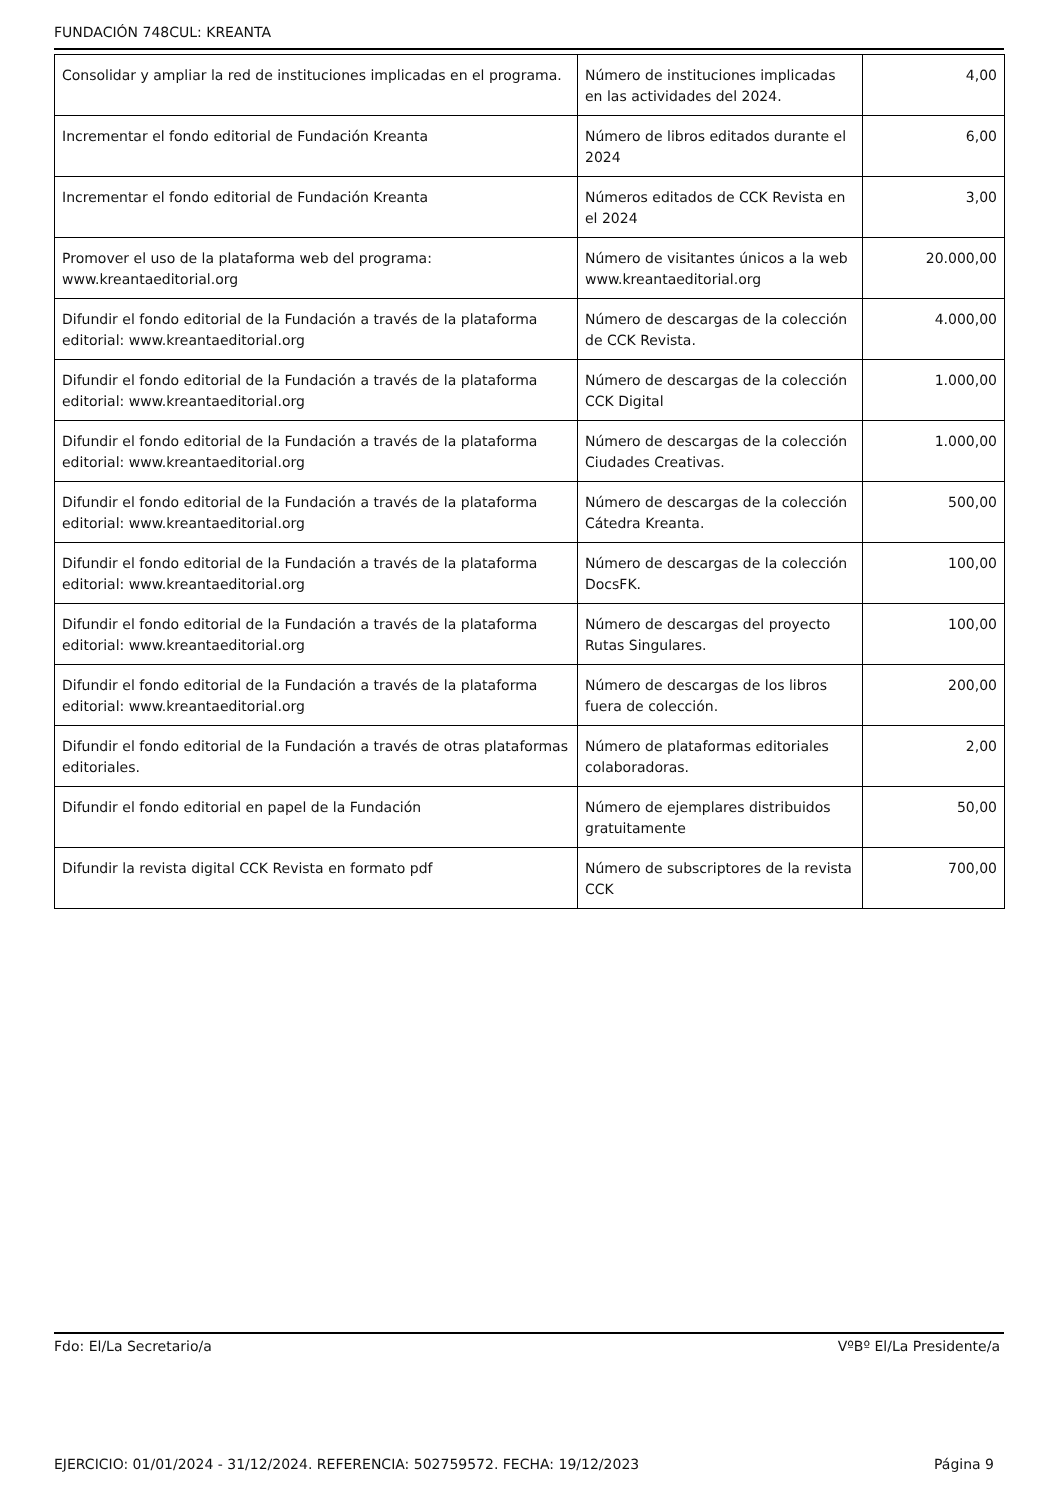FUNDACIÓN 748CUL: KREANTA
| Consolidar y ampliar la red de instituciones implicadas en el programa. | Número de instituciones implicadas en las actividades del 2024. | 4,00 |
| Incrementar el fondo editorial de Fundación Kreanta | Número de libros editados durante el 2024 | 6,00 |
| Incrementar el fondo editorial de Fundación Kreanta | Números editados de CCK Revista en el 2024 | 3,00 |
| Promover el uso de la plataforma web del programa: www.kreantaeditorial.org | Número de visitantes únicos a la web www.kreantaeditorial.org | 20.000,00 |
| Difundir el fondo editorial de la Fundación a través de la plataforma editorial: www.kreantaeditorial.org | Número de descargas de la colección de CCK Revista. | 4.000,00 |
| Difundir el fondo editorial de la Fundación a través de la plataforma editorial: www.kreantaeditorial.org | Número de descargas de la colección CCK Digital | 1.000,00 |
| Difundir el fondo editorial de la Fundación a través de la plataforma editorial: www.kreantaeditorial.org | Número de descargas de la colección Ciudades Creativas. | 1.000,00 |
| Difundir el fondo editorial de la Fundación a través de la plataforma editorial: www.kreantaeditorial.org | Número de descargas de la colección Cátedra Kreanta. | 500,00 |
| Difundir el fondo editorial de la Fundación a través de la plataforma editorial: www.kreantaeditorial.org | Número de descargas de la colección DocsFK. | 100,00 |
| Difundir el fondo editorial de la Fundación a través de la plataforma editorial: www.kreantaeditorial.org | Número de descargas del proyecto Rutas Singulares. | 100,00 |
| Difundir el fondo editorial de la Fundación a través de la plataforma editorial: www.kreantaeditorial.org | Número de descargas de los libros fuera de colección. | 200,00 |
| Difundir el fondo editorial de la Fundación a través de otras plataformas editoriales. | Número de plataformas editoriales colaboradoras. | 2,00 |
| Difundir el fondo editorial en papel de la Fundación | Número de ejemplares distribuidos gratuitamente | 50,00 |
| Difundir la revista digital CCK Revista en formato pdf | Número de subscriptores de la revista CCK | 700,00 |
Fdo: El/La Secretario/a VºBº El/La Presidente/a
EJERCICIO: 01/01/2024 - 31/12/2024. REFERENCIA: 502759572. FECHA: 19/12/2023 Página 9